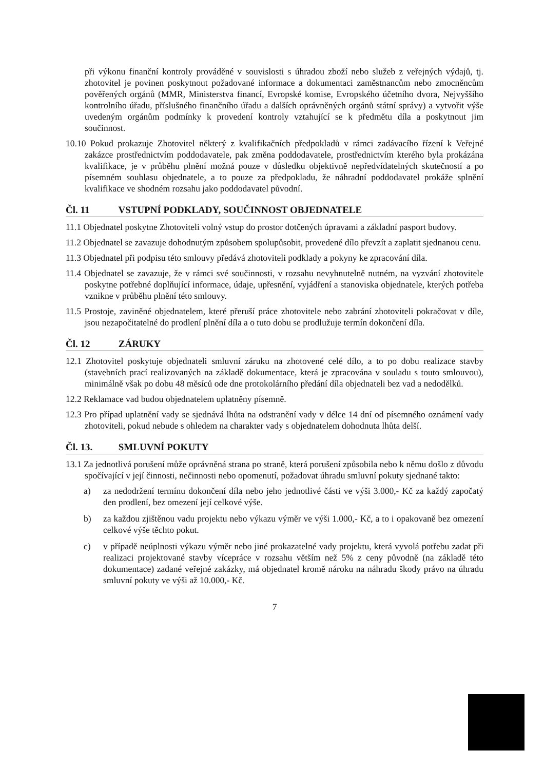při výkonu finanční kontroly prováděné v souvislosti s úhradou zboží nebo služeb z veřejných výdajů, tj. zhotovitel je povinen poskytnout požadované informace a dokumentaci zaměstnancům nebo zmocněncům pověřených orgánů (MMR, Ministerstva financí, Evropské komise, Evropského účetního dvora, Nejvyššího kontrolního úřadu, příslušného finančního úřadu a dalších oprávněných orgánů státní správy) a vytvořit výše uvedeným orgánům podmínky k provedení kontroly vztahující se k předmětu díla a poskytnout jim součinnost.
10.10 Pokud prokazuje Zhotovitel některý z kvalifikačních předpokladů v rámci zadávacího řízení k Veřejné zakázce prostřednictvím poddodavatele, pak změna poddodavatele, prostřednictvím kterého byla prokázána kvalifikace, je v průběhu plnění možná pouze v důsledku objektivně nepředvídatelných skutečností a po písemném souhlasu objednatele, a to pouze za předpokladu, že náhradní poddodavatel prokáže splnění kvalifikace ve shodném rozsahu jako poddodavatel původní.
Čl. 11 VSTUPNÍ PODKLADY, SOUČINNOST OBJEDNATELE
11.1 Objednatel poskytne Zhotoviteli volný vstup do prostor dotčených úpravami a základní pasport budovy.
11.2 Objednatel se zavazuje dohodnutým způsobem spolupůsobit, provedené dílo převzít a zaplatit sjednanou cenu.
11.3 Objednatel při podpisu této smlouvy předává zhotoviteli podklady a pokyny ke zpracování díla.
11.4 Objednatel se zavazuje, že v rámci své součinnosti, v rozsahu nevyhnutelně nutném, na vyzvání zhotovitele poskytne potřebné doplňující informace, údaje, upřesnění, vyjádření a stanoviska objednatele, kterých potřeba vznikne v průběhu plnění této smlouvy.
11.5 Prostoje, zaviněné objednatelem, které přeruší práce zhotovitele nebo zabrání zhotoviteli pokračovat v díle, jsou nezapočitatelné do prodlení plnění díla a o tuto dobu se prodlužuje termín dokončení díla.
Čl. 12 ZÁRUKY
12.1 Zhotovitel poskytuje objednateli smluvní záruku na zhotovené celé dílo, a to po dobu realizace stavby (stavebních prací realizovaných na základě dokumentace, která je zpracována v souladu s touto smlouvou), minimálně však po dobu 48 měsíců ode dne protokolárního předání díla objednateli bez vad a nedodělků.
12.2 Reklamace vad budou objednatelem uplatněny písemně.
12.3 Pro případ uplatnění vady se sjednává lhůta na odstranění vady v délce 14 dní od písemného oznámení vady zhotoviteli, pokud nebude s ohledem na charakter vady s objednatelem dohodnuta lhůta delší.
Čl. 13. SMLUVNÍ POKUTY
13.1 Za jednotlivá porušení může oprávněná strana po straně, která porušení způsobila nebo k němu došlo z důvodu spočívající v její činnosti, nečinnosti nebo opomenutí, požadovat úhradu smluvní pokuty sjednané takto:
a) za nedodržení termínu dokončení díla nebo jeho jednotlivé části ve výši 3.000,- Kč za každý započatý den prodlení, bez omezení její celkové výše.
b) za každou zjištěnou vadu projektu nebo výkazu výměr ve výši 1.000,- Kč, a to i opakovaně bez omezení celkové výše těchto pokut.
c) v případě neúplnosti výkazu výměr nebo jiné prokazatelné vady projektu, která vyvolá potřebu zadat při realizaci projektované stavby vícepráce v rozsahu větším než 5% z ceny původně (na základě této dokumentace) zadané veřejné zakázky, má objednatel kromě nároku na náhradu škody právo na úhradu smluvní pokuty ve výši až 10.000,- Kč.
7